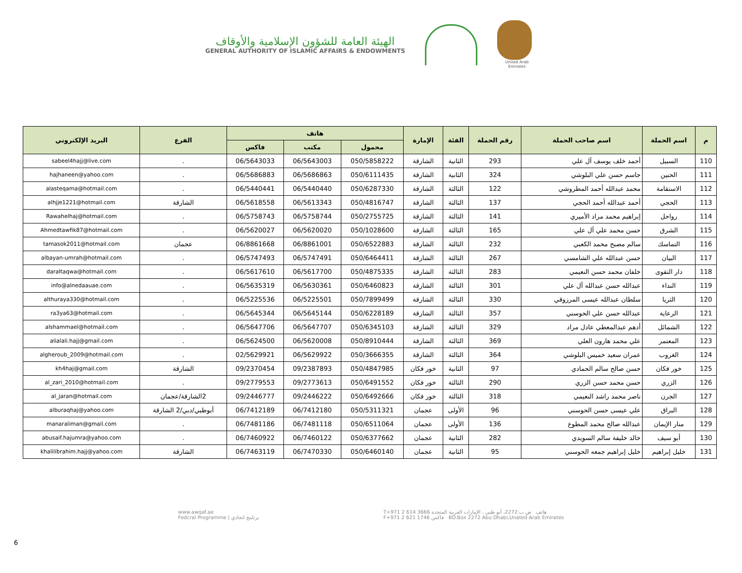الهيئة العامة للشؤون الإسلامية والأوقاف
GENERAL AUTHORITY OF ISLAMIC AFFAIRS & ENDOWMENTS
United Arab Emirates
| م | اسم الحملة | اسم صاحب الحملة | رقم الحملة | الفئة | الإمارة | هاتف | | | الفرع | البريد الإلكتروني |
| --- | --- | --- | --- | --- | --- | --- | --- | --- | --- | --- |
| | | | | | | محمول | مكتب | فاكس | | |
| 110 | السبيل | أحمد خلف يوسف آل علي | 293 | الثانية | الشارقة | 050/5858222 | 06/5643003 | 06/5643033 | . | sabeel4hajj@live.com |
| 111 | الحنين | جاسم حسن علي البلوشي | 324 | الثانية | الشارقة | 050/6111435 | 06/5686863 | 06/5686883 | . | hajhaneen@yahoo.com |
| 112 | الاستقامة | محمد عبدالله أحمد المطروشي | 122 | الثالثة | الشارقة | 050/6287330 | 06/5440440 | 06/5440441 | . | alasteqama@hotmail.com |
| 113 | الحجي | أحمد عبدالله أحمد الحجي | 137 | الثالثة | الشارقة | 050/4816747 | 06/5613343 | 06/5618558 | الشارقة | alhjje1221@hotmail.com |
| 114 | رواحل | إبراهيم محمد مراد الأميري | 141 | الثالثة | الشارقة | 050/2755725 | 06/5758744 | 06/5758743 | . | Rawahelhaj@hotmail.com |
| 115 | الشرق | حسن محمد علي آل علي | 165 | الثالثة | الشارقة | 050/1028600 | 06/5620020 | 06/5620027 | . | Ahmedtawfik87@hotmail.com |
| 116 | التماسك | سالم مصبح محمد الكعبي | 232 | الثالثة | الشارقة | 050/6522883 | 06/8861001 | 06/8861668 | عجمان | tamasok2011@hotmail.com |
| 117 | البيان | حسن عبدالله علي الشامسي | 267 | الثالثة | الشارقة | 050/6464411 | 06/5747491 | 06/5747493 | . | albayan-umrah@hotmail.com |
| 118 | دار التقوى | خلفان محمد حسن النعيمي | 283 | الثالثة | الشارقة | 050/4875335 | 06/5617700 | 06/5617610 | . | daraltaqwa@hotmail.com |
| 119 | النداء | عبدالله حسن عبدالله آل علي | 301 | الثالثة | الشارقة | 050/6460823 | 06/5630361 | 06/5635319 | . | info@alnedaauae.com |
| 120 | الثريا | سلطان عبدالله عيسى المرزوقي | 330 | الثالثة | الشارقة | 050/7899499 | 06/5225501 | 06/5225536 | . | althuraya330@hotmail.com |
| 121 | الرعاية | عبدالله حسن علي الحوسني | 357 | الثالثة | الشارقة | 050/6228189 | 06/5645144 | 06/5645344 | . | ra3ya63@hotmail.com |
| 122 | الشمائل | أدهم عبدالمعطي عادل مراد | 329 | الثالثة | الشارقة | 050/6345103 | 06/5647707 | 06/5647706 | . | alshammael@hotmail.com |
| 123 | المعتمر | علي محمد هارون العلي | 369 | الثالثة | الشارقة | 050/8910444 | 06/5620008 | 06/5624500 | . | alialali.hajj@gmail.com |
| 124 | الغروب | عمران سعيد خميس البلوشي | 364 | الثالثة | الشارقة | 050/3666355 | 06/5629922 | 02/5629921 | . | algheroub_2009@hotmail.com |
| 125 | خور فكان | حسن صالح سالم الحمادي | 97 | الثانية | خور فكان | 050/4847985 | 09/2387893 | 09/2370454 | الشارقة | kh4haj@gmail.com |
| 126 | الزري | حسن محمد حسن الزري | 290 | الثالثة | خور فكان | 050/6491552 | 09/2773613 | 09/2779553 | . | al_zari_2010@hotmail.com |
| 127 | الجرن | ناصر محمد راشد النعيمي | 318 | الثالثة | خور فكان | 050/6492666 | 09/2446222 | 09/2446777 | 2الشارقة/عجمان | al_jaran@hotmail.com |
| 128 | البراق | علي عيسى حسن الحوسني | 96 | الأولى | عجمان | 050/5311321 | 06/7412180 | 06/7412189 | أبوظبي/دبي/2 الشارقة | alburaqhaj@yahoo.com |
| 129 | منار الإيمان | عبدالله صالح محمد المطوع | 136 | الأولى | عجمان | 050/6511064 | 06/7481118 | 06/7481186 | . | manaraliman@gmail.com |
| 130 | أبو سيف | خالد خليفة سالم السويدي | 282 | الثانية | عجمان | 050/6377662 | 06/7460122 | 06/7460922 | . | abusaif.hajumra@yahoo.com |
| 131 | خليل إبراهيم | خليل إبراهيم جمعه الحوسني | 95 | الثانية | عجمان | 050/6460140 | 06/7470330 | 06/7463119 | الشارقة | khalilibrahim.hajj@yahoo.com |
www.awqaf.ae
Fedcral Programme | برنامج اتحادي
T+971 2 614 3666 هاتف ص ب:2272، أبو ظبي ، الإمارات العربية المتحدة
F+971 2 621 1746 فاكس BO.Box 2272 Abu Dhabi,Unated Arab Emirates
6